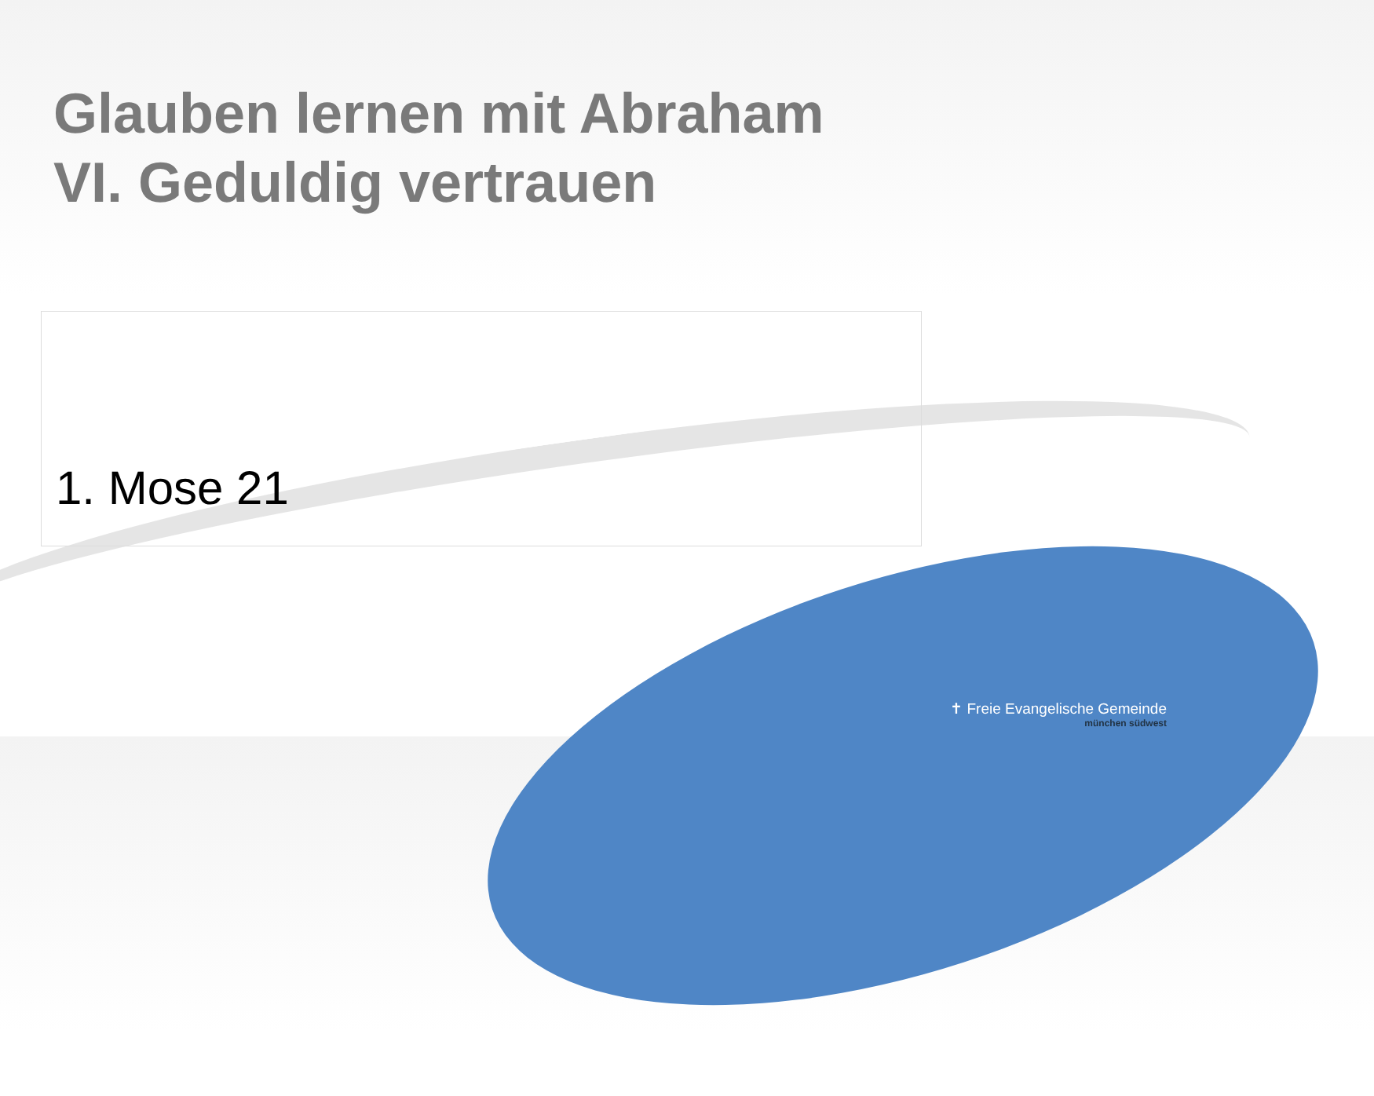Glauben lernen mit Abraham
VI. Geduldig vertrauen
1. Mose 21
✝ Freie Evangelische Gemeinde
münchen südwest